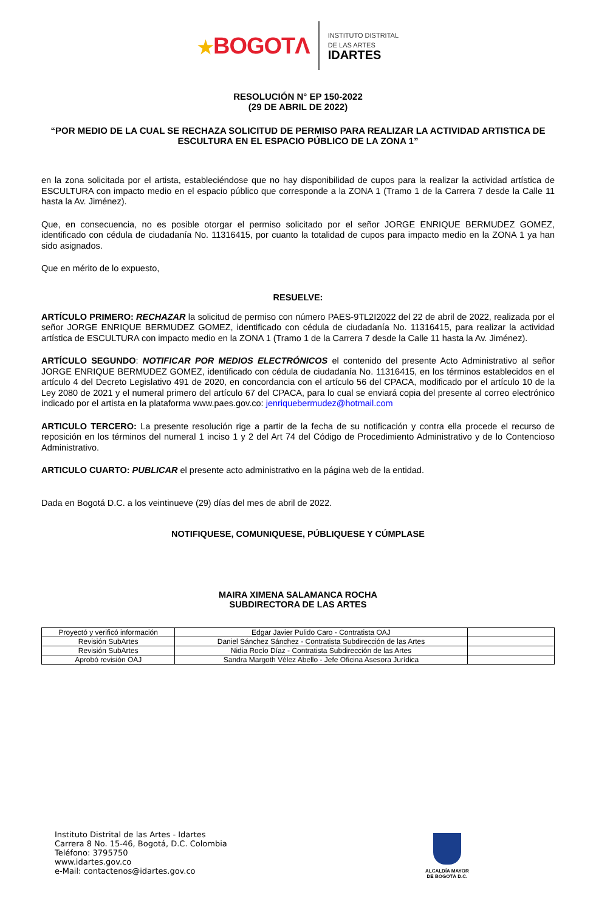★BOGOTΛ
INSTITUTO DISTRITAL
DE LAS ARTES
IDARTES
RESOLUCIÓN N° EP 150-2022
(29 DE ABRIL DE 2022)
“POR MEDIO DE LA CUAL SE RECHAZA SOLICITUD DE PERMISO PARA REALIZAR LA ACTIVIDAD ARTISTICA DE ESCULTURA EN EL ESPACIO PÚBLICO DE LA ZONA 1”
en la zona solicitada por el artista, estableciéndose que no hay disponibilidad de cupos para la realizar la actividad artística de ESCULTURA con impacto medio en el espacio público que corresponde a la ZONA 1 (Tramo 1 de la Carrera 7 desde la Calle 11 hasta la Av. Jiménez).
Que, en consecuencia, no es posible otorgar el permiso solicitado por el señor JORGE ENRIQUE BERMUDEZ GOMEZ, identificado con cédula de ciudadanía No. 11316415, por cuanto la totalidad de cupos para impacto medio en la ZONA 1 ya han sido asignados.
Que en mérito de lo expuesto,
RESUELVE:
ARTÍCULO PRIMERO: RECHAZAR la solicitud de permiso con número PAES-9TL2I2022 del 22 de abril de 2022, realizada por el señor JORGE ENRIQUE BERMUDEZ GOMEZ, identificado con cédula de ciudadanía No. 11316415, para realizar la actividad artística de ESCULTURA con impacto medio en la ZONA 1 (Tramo 1 de la Carrera 7 desde la Calle 11 hasta la Av. Jiménez).
ARTÍCULO SEGUNDO: NOTIFICAR POR MEDIOS ELECTRÓNICOS el contenido del presente Acto Administrativo al señor JORGE ENRIQUE BERMUDEZ GOMEZ, identificado con cédula de ciudadanía No. 11316415, en los términos establecidos en el artículo 4 del Decreto Legislativo 491 de 2020, en concordancia con el artículo 56 del CPACA, modificado por el artículo 10 de la Ley 2080 de 2021 y el numeral primero del artículo 67 del CPACA, para lo cual se enviará copia del presente al correo electrónico indicado por el artista en la plataforma www.paes.gov.co: jenriquebermudez@hotmail.com
ARTICULO TERCERO: La presente resolución rige a partir de la fecha de su notificación y contra ella procede el recurso de reposición en los términos del numeral 1 inciso 1 y 2 del Art 74 del Código de Procedimiento Administrativo y de lo Contencioso Administrativo.
ARTICULO CUARTO: PUBLICAR el presente acto administrativo en la página web de la entidad.
Dada en Bogotá D.C. a los veintinueve (29) días del mes de abril de 2022.
NOTIFIQUESE, COMUNIQUESE, PÚBLIQUESE Y CÚMPLASE
MAIRA XIMENA SALAMANCA ROCHA
SUBDIRECTORA DE LAS ARTES
| Proyectó y verificó información | Edgar Javier Pulido Caro - Contratista OAJ | |
| Revisión SubArtes | Daniel Sánchez Sánchez - Contratista Subdirección de las Artes | |
| Revisión SubArtes | Nidia Rocío Díaz - Contratista Subdirección de las Artes | |
| Aprobó revisión OAJ | Sandra Margoth Vélez Abello - Jefe Oficina Asesora Jurídica | |
Instituto Distrital de las Artes - Idartes
Carrera 8 No. 15-46, Bogotá, D.C. Colombia
Teléfono: 3795750
www.idartes.gov.co
e-Mail: contactenos@idartes.gov.co
ALCALDÍA MAYOR
DE BOGOTÁ D.C.